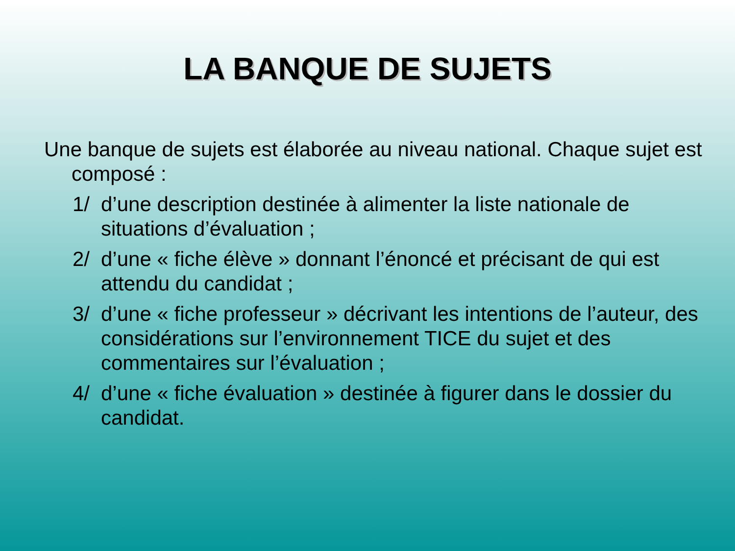LA BANQUE DE SUJETS
Une banque de sujets est élaborée au niveau national. Chaque sujet est composé :
1/ d’une description destinée à alimenter la liste nationale de situations d’évaluation ;
2/ d’une « fiche élève » donnant l’énoncé et précisant de qui est attendu du candidat ;
3/ d’une « fiche professeur » décrivant les intentions de l’auteur, des considérations sur l’environnement TICE du sujet et des commentaires sur l’évaluation ;
4/ d’une « fiche évaluation » destinée à figurer dans le dossier du candidat.